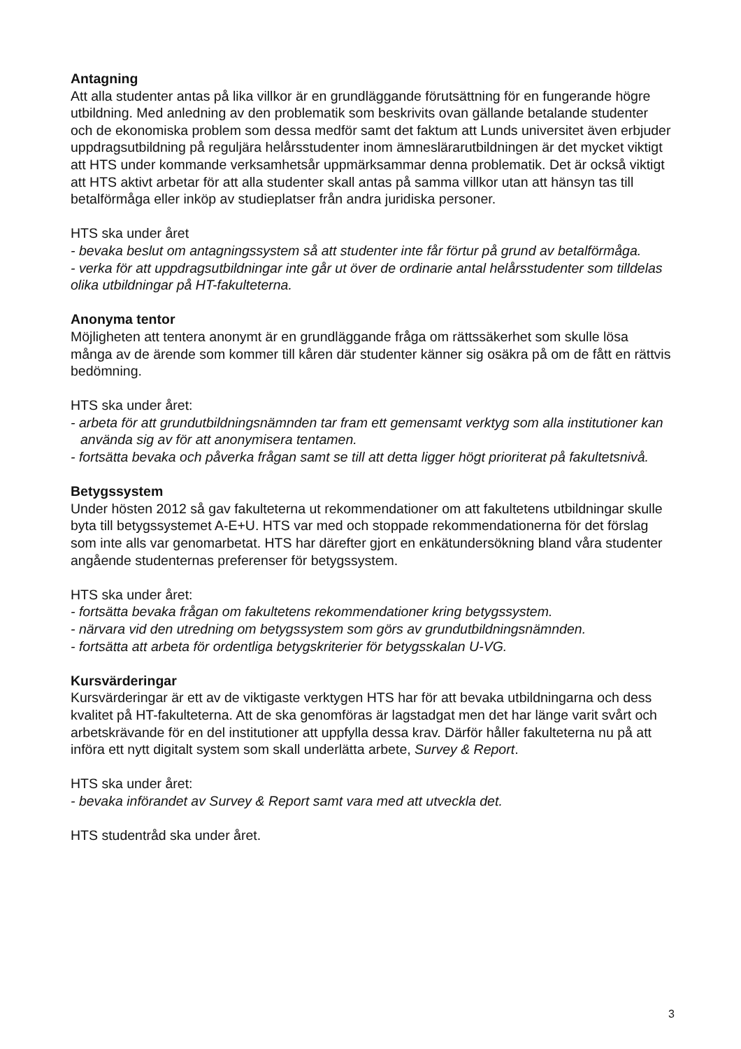Antagning
Att alla studenter antas på lika villkor är en grundläggande förutsättning för en fungerande högre utbildning. Med anledning av den problematik som beskrivits ovan gällande betalande studenter och de ekonomiska problem som dessa medför samt det faktum att Lunds universitet även erbjuder uppdragsutbildning på reguljära helårsstudenter inom ämneslärarutbildningen är det mycket viktigt att HTS under kommande verksamhetsår uppmärksammar denna problematik. Det är också viktigt att HTS aktivt arbetar för att alla studenter skall antas på samma villkor utan att hänsyn tas till betalförmåga eller inköp av studieplatser från andra juridiska personer.
HTS ska under året
- bevaka beslut om antagningssystem så att studenter inte får förtur på grund av betalförmåga.
- verka för att uppdragsutbildningar inte går ut över de ordinarie antal helårsstudenter som tilldelas olika utbildningar på HT-fakulteterna.
Anonyma tentor
Möjligheten att tentera anonymt är en grundläggande fråga om rättssäkerhet som skulle lösa många av de ärende som kommer till kåren där studenter känner sig osäkra på om de fått en rättvis bedömning.
HTS ska under året:
- arbeta för att grundutbildningsnämnden tar fram ett gemensamt verktyg som alla institutioner kan använda sig av för att anonymisera tentamen.
- fortsätta bevaka och påverka frågan samt se till att detta ligger högt prioriterat på fakultetsnivå.
Betygssystem
Under hösten 2012 så gav fakulteterna ut rekommendationer om att fakultetens utbildningar skulle byta till betygssystemet A-E+U. HTS var med och stoppade rekommendationerna för det förslag som inte alls var genomarbetat. HTS har därefter gjort en enkätundersökning bland våra studenter angående studenternas preferenser för betygssystem.
HTS ska under året:
- fortsätta bevaka frågan om fakultetens rekommendationer kring betygssystem.
- närvara vid den utredning om betygssystem som görs av grundutbildningsnämnden.
- fortsätta att arbeta för ordentliga betygskriterier för betygsskalan U-VG.
Kursvärderingar
Kursvärderingar är ett av de viktigaste verktygen HTS har för att bevaka utbildningarna och dess kvalitet på HT-fakulteterna. Att de ska genomföras är lagstadgat men det har länge varit svårt och arbetskrävande för en del institutioner att uppfylla dessa krav. Därför håller fakulteterna nu på att införa ett nytt digitalt system som skall underlätta arbete, Survey & Report.
HTS ska under året:
- bevaka införandet av Survey & Report samt vara med att utveckla det.
HTS studentråd ska under året.
3